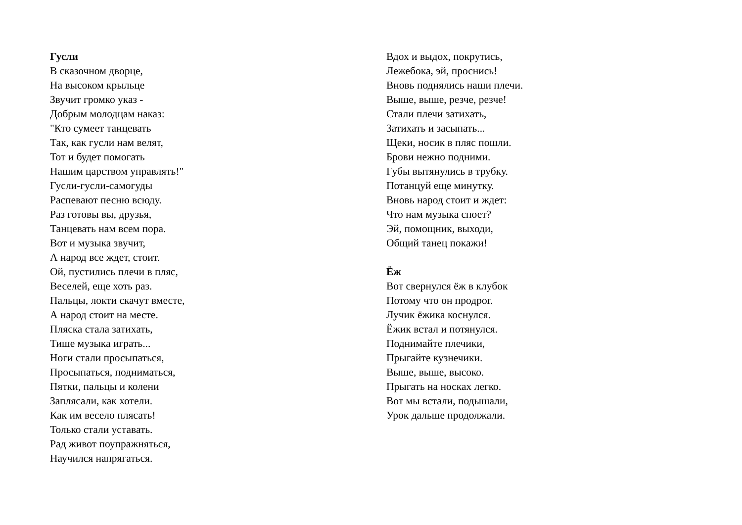Гусли
В сказочном дворце,
На высоком крыльце
Звучит громко указ -
Добрым молодцам наказ:
"Кто сумеет танцевать
Так, как гусли нам велят,
Тот и будет помогать
Нашим царством управлять!"
Гусли-гусли-самогуды
Распевают песню всюду.
Раз готовы вы, друзья,
Танцевать нам всем пора.
Вот и музыка звучит,
А народ все ждет, стоит.
Ой, пустились плечи в пляс,
Веселей, еще хоть раз.
Пальцы, локти скачут вместе,
А народ стоит на месте.
Пляска стала затихать,
Тише музыка играть...
Ноги стали просыпаться,
Просыпаться, подниматься,
Пятки, пальцы и колени
Заплясали, как хотели.
Как им весело плясать!
Только стали уставать.
Рад живот поупражняться,
Научился напрягаться.
Вдох и выдох, покрутись,
Лежебока, эй, проснись!
Вновь поднялись наши плечи.
Выше, выше, резче, резче!
Стали плечи затихать,
Затихать и засыпать...
Щеки, носик в пляс пошли.
Брови нежно подними.
Губы вытянулись в трубку.
Потанцуй еще минутку.
Вновь народ стоит и ждет:
Что нам музыка споет?
Эй, помощник, выходи,
Общий танец покажи!
Ёж
Вот свернулся ёж в клубок
Потому что он продрог.
Лучик ёжика коснулся.
Ёжик встал и потянулся.
Поднимайте плечики,
Прыгайте кузнечики.
Выше, выше, высоко.
Прыгать на носках легко.
Вот мы встали, подышали,
Урок дальше продолжали.